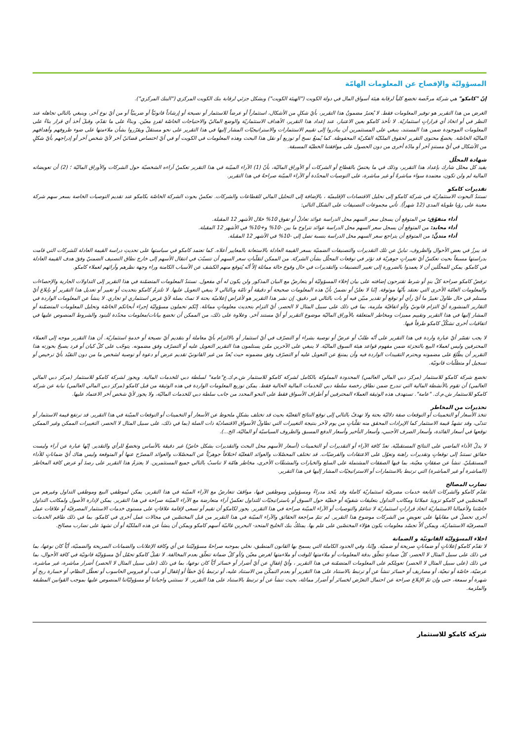المسؤوليّة والإفصاح عن المعلومات الهامّة
إنّ "كامكو" هي شركة مرخّصة تخضع كلياً لرقابة هيئة أسواق المال في دولة الكويت ("الهيئة الكويت") وبشكل جزئي لرقابة بنك الكويت المركزي ("البنك المركزي").
الغرض من هذا التقرير هو توفير المعلومات فقط. لا يُعتبرُ مضمونُ هذا التقرير، بأيّ شكلٍ من الأشكال، استثماراً أو عرضاً للاستثمار أو نصيحة أو إرشاداً قانونيّاً أو ضريبيّاً أو من أيّ نوع آخر، وينبغي بالتالي تجاهله عند النظر في أو اتخاذ أي قراراتٍ استثماريّة. لا تأخذ كامكو بعين الاعتبار، عند إعداد هذا التقرير، الأهداف الاستثماريّة والوضع الماليّ والاحتياجات الخاصّة لفردٍ معيّن. وبناءً على ما تقدّم، وقبلَ أخذ أي قرار بناءً على المعلومات الموجودة ضمن هذا المستند، ينبغي على المستثمرين أن يبادروا إلى تقييم الاستثمارات والاستراتيجيّات المشار إليها في هذا التقرير على نحو مستقلّ ويقرّروا بشأن ملاءمتها على ضوء ظروفهم وأهدافهم الماليّة الخاصّة. يخضعُ محتوى التقرير لحقوق الملكيّة الفكريّة المحفوظة. كما يُمنعُ نسخ أو توزيع أو نقل هذا البحث وهذه المعلومات في الكويت أو في أيّ اختصاص قضائيّ آخر لأيّ شخص آخر أو إدراجهم بأيّ شكلٍ من الأشكال في أيّ مستندٍ آخر أو مادّة أخرى من دون الحصول على موافقتنا الخطيّة المسبقة.
شهادة المحلّل
يفيد كل محلل شارك بإعداد هذا التقرير، وذلك في ما يختصّ بالقطاع أو الشركات أو الأوراق الماليّة، بأنّ (1) الآراء المبيّنة في هذا التقرير تعكسُ آراءه الشخصيّة حول الشركات والأوراق الماليّة ؛ (2) أن تعويضاته المالية لم ولن تكون، معتمدة سواء مباشرةً أو غير مباشرة، على التوصيات المحدّدة أو الآراء المبيّنة صراحةً في هذا التقرير.
تقديرات كامكو
تستندُ البحوث الاستثماريّة في شركة كامكو إلى تحليل الاقتصادات الإقليميّة ، بالإضافة إلى التحليل المالي للقطاعات والشركات. تعكسُ بحوث الشركة الخاصّة بكامكو عند تقديم التوصيات الخاصة بسعر سهم شركة معينة على رؤيا طويلة المدى (12 شهراً). تأتي مجموعات التصنيفات على الشكل التالي:
أداء متفوّق: من المتوقع أن يسجل سعر السهم محل الدراسة عوائد تعادلُ أو تفوق 10% خلال الأشهر 12 المقبلة.
أداء محايد: من المتوقع أن يسجل سعر السهم محل الدراسة عوائد تتراوح ما بين -10% و+10% في الأشهر 12 المقبلة.
أداء متدنٍّ: من المتوقع أن يتراجع سعر السهم محل الدراسة بنسبة تصل إلى -10% في الأشهر 12 المقبلة.
قد يبرزُ في بعض الأحوال والظروف، تباينٌ عن تلك التقديرات والتصنيفات الضمنيّة بسعر القيمة العادلة بالاستعانة بالمعايير أعلاه. كما تعتمد كامكو في سياستها على تحديثِ دراسة القيمة العادلة للشركات التي قامت بدراستها مسبقاً بحيث تعكسُ أيّ تغييراتٍ جوهريّة قد تؤثر في توقعات المحلّل بشأن الشركة. من الممكن لتقلّباتِ سعر السهم أن تتسبّبَ في انتقال الأسهم إلى خارج نطاق التصنيف الضمنيّ وفقَ هدف القيمة العادلة في كامكو. يمكن للمحلّلين أن لا يعمدوا بالضرورة إلى تغيير التصنيفات والتقديرات في حال وقوع حالة مماثلة إلاّ أنّه يُتوقع منهم الكشف عن الأسباب الكامنة وراء وجهة نظرهم وآرائهم لعملاء كامكو.
ترفضُ كامكو صراحة كلّ بندٍ أو شرط تقترحون إضافته على بيان إخلاء المسؤوليّة أو يتعارضُ مع البيان المذكور ولن يكون له أي مفعول. تستندُ المعلومات المتضمّنة في هذا التقرير إلى التداولات الجارية والإحصاءات والمعلومات العامّة الأخرى التي نعتقد بأنّها موثوقة. إنّنا لا نعلنُ أو نضمنُ بأنّ هذه المعلومات صحيحة أو دقيقة أو تامّة وبالتالي لا ينبغي التعويل عليها. لا تلتزمُ كامكو بتحديث أو تغيير أو تعديل هذا التقرير أو بإبلاغ أيّ مستلم في حال طاولَ تغييرٌ ما أيّ رأي أو توقع أو تقدير مبيّن فيه أو بات بالتالي غير دقيق. إن نشر هذا التقرير هو لأغراض إعلاميّة بحتة لا تمتّ بصلة لأيّ غرض استثماري او تجاري. لا ينشأ عن المعلومات الواردة في التقارير المنشورة أيّ التزام قانونيّ و/أو اتفاقيّة ملزمة، بما في ذلك على سبيل المثال لا الحصر، أيّ التزام بتحديث معلوماتٍ مماثلة. إنّكم تحملون مسؤوليّة إجراء أبحاثكم الخاصّة وتحليل المعلومات المتضمّنة أو المشار إليها في هذا التقرير وتقييم مميزات ومخاطر المتعلقة بالأوراق الماليّة موضوع التقرير أو أيّ مستند آخر. وعلاوة على ذلك، من الممكن أن تخضع بيانات/معلومات محدّدة للبنود والشروط المنصوص عليها في اتفاقيات أخرى تشكّلُ كامكو طرفاً فيها.
لا يجب تفسّر أيّ عبارة واردة في هذا التقرير على أنّه طلبٌ أو عرضٌ أو توصية بشراء أو التصرّف في أيّ استثمار أو بالالتزام بأيّ معاملة أو بتقديم أيّ نصيحة أو خدمةٍ استثماريّة. أن هذا التقرير موجه إلى العملاء المحترفين وليس لعملاء البيع بالتجزئة ضمن مفهوم قواعد هيئة السوق الماليّة. لا ينبغي على الآخرين ممّن يستلمون هذا التقرير التعويل عليه أو التصرّف وفق مضمونه. يتوجّب على كلّ كيان أو فرد يصبحُ بحوزته هذا التقرير أن يطّلعَ على مضمونه ويحترم التقييدات الواردة فيه وأن يمتنعَ عن التعويل عليه أو التصرّف وفق مضمونه حيث يُعدّ من غير القانونيّ تقديم عرض أو دعوة أو توصية لشخص ما من دون التقيّد بأيّ ترخيص أو تسجيل أو متطلّبات قانونيّة.
تخضع شركة كامكو للاستثمار (مركز دبي المالي العالمي) المحدودة المملوكة بالكامل لشركة كامكو للاستثمار ش.م.ك.ع"عامة" لسلطة دبي للخدمات المالية. ويجوز لشركة كامكو للاستثمار (مركز دبي المالي العالمي) أن تقوم بالأنشطة المالية التي تندرج ضمن نطاق رخصة سلطة دبي للخدمات المالية الحالية فقط. يمكن توزيع المعلومات الواردة في هذه الوثيقة من قبل كامكو (مركز دبي المالي العالمي) نيابة عن شركة كامكو للاستثمار ش.م.ك. "عامة". تستهدف هذه الوثيقة العملاء المحترفين أو أطراف الأسواق فقط على النحو المحدد من جانب سلطة دبي للخدمات الماليّة، ولا يجوز لأيّ شخص آخر الاعتماد عليها.
تحذيرات من المخاطر
تتخذ الأسعار أو التخمينات أو التوقعات صفة دلاليّة بحتة ولا تهدفُ بالتالي إلى توقع النتائج الفعليّة بحيث قد تختلف بشكلٍ ملحوظ عن الأسعار أو التخمينات أو التوقعات المبيّنة في هذا التقرير. قد ترتفع قيمة الاستثمار أو تتدنّى، وقد تشهدُ قيمة الاستثمار كما الإيرادات المحقق منه تقلّباتٍ من يوم لآخر بنتيجة التغييرات التي تطاولُ الأسواق الاقتصاديّة ذات الصلة (بما في ذلك، على سبيل المثال لا الحصر، التغييرات الممكن وغير الممكن توقعها في أسعار الفائدة، وأسعار الصرف الأجنبي، وأسعار التأخير وأسعار الدفع المسبق والظروف السياسيّة أو الماليّة، الخ...).
لا يدلّ الأداء الماضي على النتائج المستقبليّة. تعدّ كافة الآراء أو التقديرات أو التخمينات (أسعار الأسهم محل البحث والتقديرات بشكل خاصّ) غير دقيقة بالأساس وتخضعُ للرأي والتقدير. إنّها عبارة عن آراء وليست حقائق تستندُ إلى توقعاتٍ وتقديرات راهنة وتعوّل على الاعتقادات والفرضيّات. قد تختلف المحصّلات والعوائد الفعليّة اختلافاً جوهريّاً عن المحصّلات والعوائد المصرّح عنها أو المتوقعة وليس هناك أيّ ضماناتٍ للأداء المستقبليّ. تنشأ عن صفقاتٍ معيّنة، بما فيها الصفقات المشتملة على السلع والخيارات والمشتقّات الأخرى، مخاطر هامّة لا تناسبُ بالتالي جميع المستثمرين. لا يعتزمُ هذا التقرير على رصدَ أو عرض كافة المخاطر (المباشرة أو غير المباشرة) التي ترتبط بالاستثمارات أو الاستراتيجيّات المشار إليها في هذا التقرير.
تضارب المصالح
تقدّم كامكو والشركات التابعة خدمات مصرفيّة استثماريّة كاملة وقد يتّخذ مدراءً ومسؤولين وموظفين فيها، مواقفَ تتعارضُ مع الآراء المبيّنة في هذا التقرير. يمكن لموظفي البيع وموظفي التداول وغيرهم من المختصّين في كامكو تزويدَ عملائنا ومكاتب التداول بتعليقات شفويّة أو خطيّة حول السوق أو باستراتيجيّات للتداول تعكسُ آراء متعارضة مع الآراء المبيّنة صراحة في هذا التقرير. يمكن لإدارة الأصول ولمكاتب التداول خاصّتنا ولأعمالنا الاستثماريّة اتخاذ قراراتٍ استثماريّة لا تتناغمُ والتوصيات أو الآراء المبيّنة صراحة في هذا التقرير. يجوز لكامكو أن تقيم أو تسعى لإقامة علاقاتٍ على مستوى خدمات الاستثمار المصرفيّة أو علاقات عمل أخرى تحصلُ في مقابلها على تعويضٍ من الشركات موضوع هذا التقرير. لم تتمّ مراجعة الحقائق والآراء المبيّنة في هذا التقرير من قبل المختصّين في مجالات عمل أخرى في كامكو، بما في ذلك طاقم الخدمات المصرفيّة الاستثماريّة، ويمكن ألاّ تجسّد معلومات يكون هؤلاء المختصّين على علم بها. يمتلكُ بنك الخليج المتحد- البحرين غالبيّة أسهم كامكو ويمكن أن ينشأ عن هذه الملكيّة أو أن تشهدَ على تضارب مصالح.
اخلاء المسؤوليّة القانونيّة و الضمانة
لا تقدّم كامكو إعلاناتٍ أو ضماناتٍ صريحة أو ضمنيّة. وإنّنا، وفي الحدود الكاملة التي يسمح بها القانون المنطبق، نخلي بموجبه صراحةً مسؤوليّتنا عن أي وكافة الإعلانات والضمانات الصريحة والضمنيّة، أيّاً كان نوعها، بما في ذلك على سبيل المثال لا الحصر، كلّ ضمانةٍ تتعلّق بدقة المعلومات أو ملاءمتها للوقت أو ملاءمتها لغرض معيّن و/أو كلّ ضمانة تتعلّق بعدم المخالفة. لا تقبلُ كامكو تحمّل أيّ مسؤوليّة قانونيّة في كافة الأحوال، بما في ذلك (على سبيل المثال لا الحصر) تعويلكم على المعلومات المتضمّنة في هذا التقرير ، وأيّ إغفالٍ عن أيّ أضرار أو خسائر أيّاً كان نوعها، بما في ذلك (على سبيل المثال لا الحصر) أضرار مباشرة، غير مباشرة، عرضيّة، خاصّة أو تبعيّة، أو مصاريف أو خسائر تنشأ عن أو ترتبط بالاستناد على هذا التقرير أو بعدم التمكّن من الاستناد عليه، أو ترتبط بأيّ خطأ أو إغفال أو عيب أو فيروس الحاسوب أو تعطّل النظام، أو خسارة ربح أو شهرة أو سمعة، حتى وإن تمّ الإبلاغ صراحة عن احتمال التعرّض لخسائر أو أضرار مماثلة، بحيث تنشأ عن أو ترتبط بالاستناد على هذا التقرير. لا نستثني واجباتنا أو مسؤوليّاتنا المنصوص عليها بموجب القوانين المطبقة والملزمة.
شركة كامكو للاستثمار